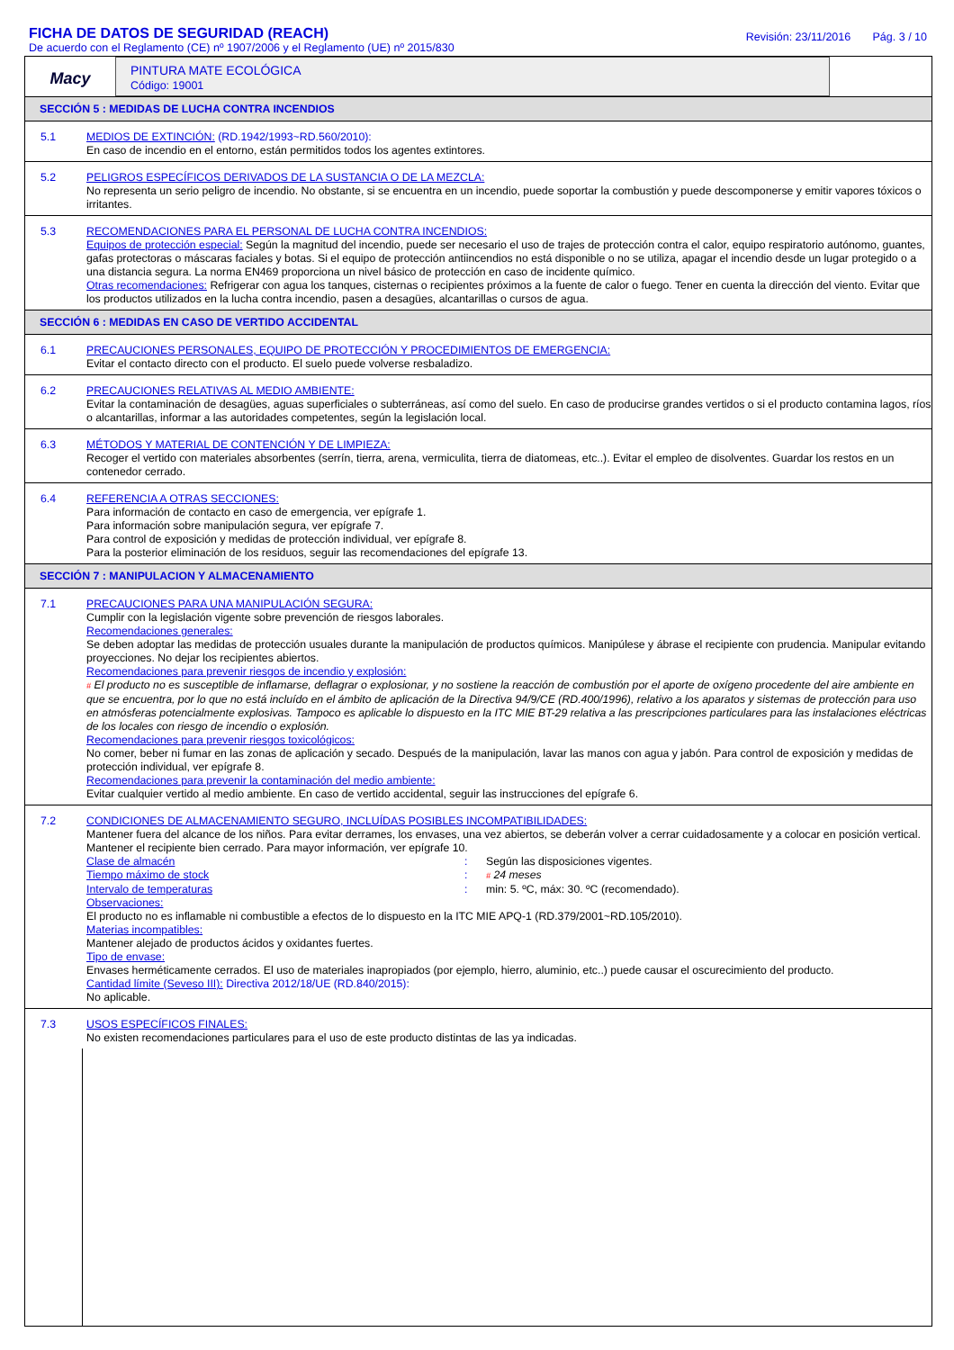FICHA DE DATOS DE SEGURIDAD (REACH)
De acuerdo con el Reglamento (CE) nº 1907/2006 y el Reglamento (UE) nº 2015/830
Revisión: 23/11/2016 Pág. 3 / 10
Macy
PINTURA MATE ECOLÓGICA
Código: 19001
SECCIÓN 5 : MEDIDAS DE LUCHA CONTRA INCENDIOS
5.1
MEDIOS DE EXTINCIÓN: (RD.1942/1993~RD.560/2010):
En caso de incendio en el entorno, están permitidos todos los agentes extintores.
5.2
PELIGROS ESPECÍFICOS DERIVADOS DE LA SUSTANCIA O DE LA MEZCLA:
No representa un serio peligro de incendio. No obstante, si se encuentra en un incendio, puede soportar la combustión y puede descomponerse y emitir vapores tóxicos o irritantes.
5.3
RECOMENDACIONES PARA EL PERSONAL DE LUCHA CONTRA INCENDIOS:
Equipos de protección especial: Según la magnitud del incendio, puede ser necesario el uso de trajes de protección contra el calor, equipo respiratorio autónomo, guantes, gafas protectoras o máscaras faciales y botas. Si el equipo de protección antiincendios no está disponible o no se utiliza, apagar el incendio desde un lugar protegido o a una distancia segura. La norma EN469 proporciona un nivel básico de protección en caso de incidente químico.
Otras recomendaciones: Refrigerar con agua los tanques, cisternas o recipientes próximos a la fuente de calor o fuego. Tener en cuenta la dirección del viento. Evitar que los productos utilizados en la lucha contra incendio, pasen a desagües, alcantarillas o cursos de agua.
SECCIÓN 6 : MEDIDAS EN CASO DE VERTIDO ACCIDENTAL
6.1
PRECAUCIONES PERSONALES, EQUIPO DE PROTECCIÓN Y PROCEDIMIENTOS DE EMERGENCIA:
Evitar el contacto directo con el producto. El suelo puede volverse resbaladizo.
6.2
PRECAUCIONES RELATIVAS AL MEDIO AMBIENTE:
Evitar la contaminación de desagües, aguas superficiales o subterráneas, así como del suelo. En caso de producirse grandes vertidos o si el producto contamina lagos, ríos o alcantarillas, informar a las autoridades competentes, según la legislación local.
6.3
MÉTODOS Y MATERIAL DE CONTENCIÓN Y DE LIMPIEZA:
Recoger el vertido con materiales absorbentes (serrín, tierra, arena, vermiculita, tierra de diatomeas, etc..). Evitar el empleo de disolventes. Guardar los restos en un contenedor cerrado.
6.4
REFERENCIA A OTRAS SECCIONES:
Para información de contacto en caso de emergencia, ver epígrafe 1.
Para información sobre manipulación segura, ver epígrafe 7.
Para control de exposición y medidas de protección individual, ver epígrafe 8.
Para la posterior eliminación de los residuos, seguir las recomendaciones del epígrafe 13.
SECCIÓN 7 : MANIPULACION Y ALMACENAMIENTO
7.1
PRECAUCIONES PARA UNA MANIPULACIÓN SEGURA:
Cumplir con la legislación vigente sobre prevención de riesgos laborales.
Recomendaciones generales:
Se deben adoptar las medidas de protección usuales durante la manipulación de productos químicos. Manipúlese y ábrase el recipiente con prudencia. Manipular evitando proyecciones. No dejar los recipientes abiertos.
Recomendaciones para prevenir riesgos de incendio y explosión:
# El producto no es susceptible de inflamarse, deflagrar o explosionar, y no sostiene la reacción de combustión por el aporte de oxígeno procedente del aire ambiente en que se encuentra, por lo que no está incluído en el ámbito de aplicación de la Directiva 94/9/CE (RD.400/1996), relativo a los aparatos y sistemas de protección para uso en atmósferas potencialmente explosivas. Tampoco es aplicable lo dispuesto en la ITC MIE BT-29 relativa a las prescripciones particulares para las instalaciones eléctricas de los locales con riesgo de incendio o explosión.
Recomendaciones para prevenir riesgos toxicológicos:
No comer, beber ni fumar en las zonas de aplicación y secado. Después de la manipulación, lavar las manos con agua y jabón. Para control de exposición y medidas de protección individual, ver epígrafe 8.
Recomendaciones para prevenir la contaminación del medio ambiente:
Evitar cualquier vertido al medio ambiente. En caso de vertido accidental, seguir las instrucciones del epígrafe 6.
7.2
CONDICIONES DE ALMACENAMIENTO SEGURO, INCLUÍDAS POSIBLES INCOMPATIBILIDADES:
Mantener fuera del alcance de los niños. Para evitar derrames, los envases, una vez abiertos, se deberán volver a cerrar cuidadosamente y a colocar en posición vertical. Mantener el recipiente bien cerrado. Para mayor información, ver epígrafe 10.
Clase de almacén: Según las disposiciones vigentes. Tiempo máximo de stock: # 24 meses Intervalo de temperaturas: min: 5. ºC, máx: 30. ºC (recomendado).
Observaciones:
El producto no es inflamable ni combustible a efectos de lo dispuesto en la ITC MIE APQ-1 (RD.379/2001~RD.105/2010).
Materias incompatibles:
Mantener alejado de productos ácidos y oxidantes fuertes.
Tipo de envase:
Envases herméticamente cerrados. El uso de materiales inapropiados (por ejemplo, hierro, aluminio, etc..) puede causar el oscurecimiento del producto.
Cantidad límite (Seveso III): Directiva 2012/18/UE (RD.840/2015):
No aplicable.
7.3
USOS ESPECÍFICOS FINALES:
No existen recomendaciones particulares para el uso de este producto distintas de las ya indicadas.